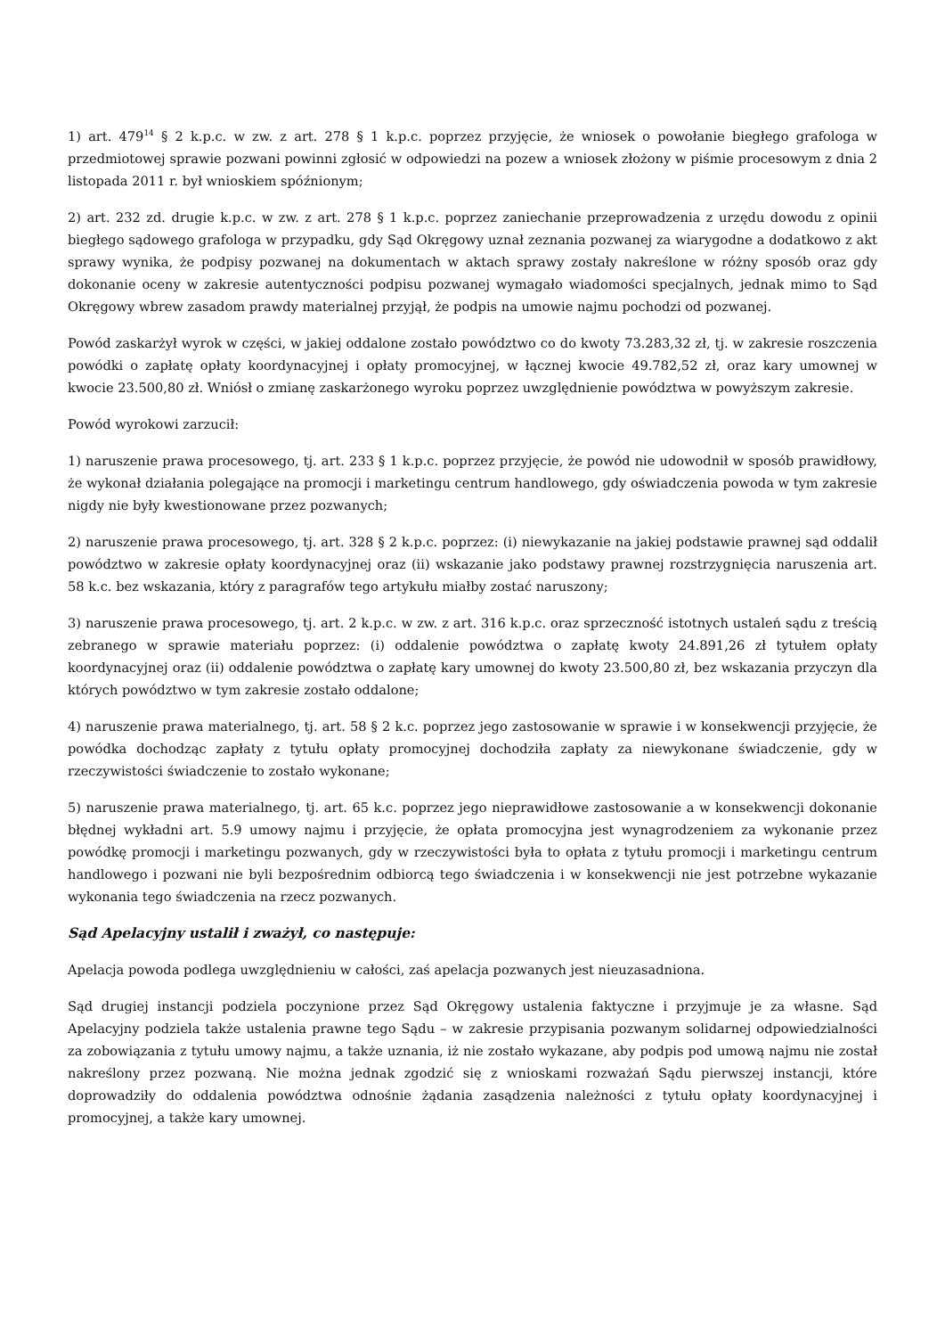1) art. 479<sup>14</sup> § 2 k.p.c. w zw. z art. 278 § 1 k.p.c. poprzez przyjęcie, że wniosek o powołanie biegłego grafologa w przedmiotowej sprawie pozwani powinni zgłosić w odpowiedzi na pozew a wniosek złożony w piśmie procesowym z dnia 2 listopada 2011 r. był wnioskiem spóźnionym;
2) art. 232 zd. drugie k.p.c. w zw. z art. 278 § 1 k.p.c. poprzez zaniechanie przeprowadzenia z urzędu dowodu z opinii biegłego sądowego grafologa w przypadku, gdy Sąd Okręgowy uznał zeznania pozwanej za wiarygodne a dodatkowo z akt sprawy wynika, że podpisy pozwanej na dokumentach w aktach sprawy zostały nakreślone w różny sposób oraz gdy dokonanie oceny w zakresie autentyczności podpisu pozwanej wymagało wiadomości specjalnych, jednak mimo to Sąd Okręgowy wbrew zasadom prawdy materialnej przyjął, że podpis na umowie najmu pochodzi od pozwanej.
Powód zaskarżył wyrok w części, w jakiej oddalone zostało powództwo co do kwoty 73.283,32 zł, tj. w zakresie roszczenia powódki o zapłatę opłaty koordynacyjnej i opłaty promocyjnej, w łącznej kwocie 49.782,52 zł, oraz kary umownej w kwocie 23.500,80 zł. Wniósł o zmianę zaskarżonego wyroku poprzez uwzględnienie powództwa w powyższym zakresie.
Powód wyrokowi zarzucił:
1) naruszenie prawa procesowego, tj. art. 233 § 1 k.p.c. poprzez przyjęcie, że powód nie udowodnił w sposób prawidłowy, że wykonał działania polegające na promocji i marketingu centrum handlowego, gdy oświadczenia powoda w tym zakresie nigdy nie były kwestionowane przez pozwanych;
2) naruszenie prawa procesowego, tj. art. 328 § 2 k.p.c. poprzez: (i) niewykazanie na jakiej podstawie prawnej sąd oddalił powództwo w zakresie opłaty koordynacyjnej oraz (ii) wskazanie jako podstawy prawnej rozstrzygnięcia naruszenia art. 58 k.c. bez wskazania, który z paragrafów tego artykułu miałby zostać naruszony;
3) naruszenie prawa procesowego, tj. art. 2 k.p.c. w zw. z art. 316 k.p.c. oraz sprzeczność istotnych ustaleń sądu z treścią zebranego w sprawie materiału poprzez: (i) oddalenie powództwa o zapłatę kwoty 24.891,26 zł tytułem opłaty koordynacyjnej oraz (ii) oddalenie powództwa o zapłatę kary umownej do kwoty 23.500,80 zł, bez wskazania przyczyn dla których powództwo w tym zakresie zostało oddalone;
4) naruszenie prawa materialnego, tj. art. 58 § 2 k.c. poprzez jego zastosowanie w sprawie i w konsekwencji przyjęcie, że powódka dochodząc zapłaty z tytułu opłaty promocyjnej dochodziła zapłaty za niewykonane świadczenie, gdy w rzeczywistości świadczenie to zostało wykonane;
5) naruszenie prawa materialnego, tj. art. 65 k.c. poprzez jego nieprawidłowe zastosowanie a w konsekwencji dokonanie błędnej wykładni art. 5.9 umowy najmu i przyjęcie, że opłata promocyjna jest wynagrodzeniem za wykonanie przez powódkę promocji i marketingu pozwanych, gdy w rzeczywistości była to opłata z tytułu promocji i marketingu centrum handlowego i pozwani nie byli bezpośrednim odbiorcą tego świadczenia i w konsekwencji nie jest potrzebne wykazanie wykonania tego świadczenia na rzecz pozwanych.
Sąd Apelacyjny ustalił i zważył, co następuje:
Apelacja powoda podlega uwzględnieniu w całości, zaś apelacja pozwanych jest nieuzasadniona.
Sąd drugiej instancji podziela poczynione przez Sąd Okręgowy ustalenia faktyczne i przyjmuje je za własne. Sąd Apelacyjny podziela także ustalenia prawne tego Sądu – w zakresie przypisania pozwanym solidarnej odpowiedzialności za zobowiązania z tytułu umowy najmu, a także uznania, iż nie zostało wykazane, aby podpis pod umową najmu nie został nakreślony przez pozwaną. Nie można jednak zgodzić się z wnioskami rozważań Sądu pierwszej instancji, które doprowadziły do oddalenia powództwa odnośnie żądania zasądzenia należności z tytułu opłaty koordynacyjnej i promocyjnej, a także kary umownej.